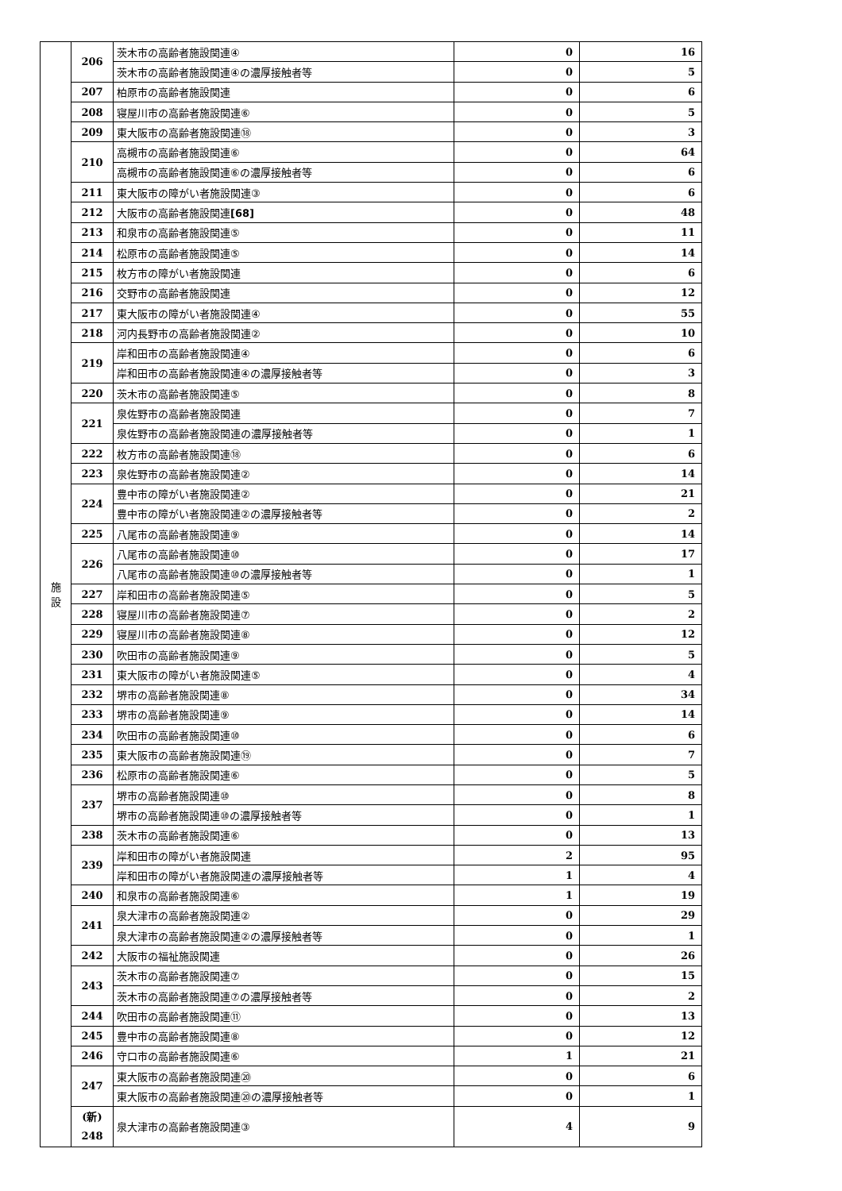| 施 設 | 206 | 茨木市の高齢者施設関連④ | 0 | 16 |
| | | 茨木市の高齢者施設関連④の濃厚接触者等 | 0 | 5 |
| | 207 | 柏原市の高齢者施設関連 | 0 | 6 |
| | 208 | 寝屋川市の高齢者施設関連⑥ | 0 | 5 |
| | 209 | 東大阪市の高齢者施設関連⑱ | 0 | 3 |
| | 210 | 高槻市の高齢者施設関連⑥ | 0 | 64 |
| | | 高槻市の高齢者施設関連⑥の濃厚接触者等 | 0 | 6 |
| | 211 | 東大阪市の障がい者施設関連③ | 0 | 6 |
| | 212 | 大阪市の高齢者施設関連 [68] | 0 | 48 |
| | 213 | 和泉市の高齢者施設関連⑤ | 0 | 11 |
| | 214 | 松原市の高齢者施設関連⑤ | 0 | 14 |
| | 215 | 枚方市の障がい者施設関連 | 0 | 6 |
| | 216 | 交野市の高齢者施設関連 | 0 | 12 |
| | 217 | 東大阪市の障がい者施設関連④ | 0 | 55 |
| | 218 | 河内長野市の高齢者施設関連② | 0 | 10 |
| | 219 | 岸和田市の高齢者施設関連④ | 0 | 6 |
| | | 岸和田市の高齢者施設関連④の濃厚接触者等 | 0 | 3 |
| | 220 | 茨木市の高齢者施設関連⑤ | 0 | 8 |
| | 221 | 泉佐野市の高齢者施設関連 | 0 | 7 |
| | | 泉佐野市の高齢者施設関連の濃厚接触者等 | 0 | 1 |
| | 222 | 枚方市の高齢者施設関連⑱ | 0 | 6 |
| | 223 | 泉佐野市の高齢者施設関連② | 0 | 14 |
| | 224 | 豊中市の障がい者施設関連② | 0 | 21 |
| | | 豊中市の障がい者施設関連②の濃厚接触者等 | 0 | 2 |
| | 225 | 八尾市の高齢者施設関連⑨ | 0 | 14 |
| | 226 | 八尾市の高齢者施設関連⑩ | 0 | 17 |
| | | 八尾市の高齢者施設関連⑩の濃厚接触者等 | 0 | 1 |
| | 227 | 岸和田市の高齢者施設関連⑤ | 0 | 5 |
| | 228 | 寝屋川市の高齢者施設関連⑦ | 0 | 2 |
| | 229 | 寝屋川市の高齢者施設関連⑧ | 0 | 12 |
| | 230 | 吹田市の高齢者施設関連⑨ | 0 | 5 |
| | 231 | 東大阪市の障がい者施設関連⑤ | 0 | 4 |
| | 232 | 堺市の高齢者施設関連⑧ | 0 | 34 |
| | 233 | 堺市の高齢者施設関連⑨ | 0 | 14 |
| | 234 | 吹田市の高齢者施設関連⑩ | 0 | 6 |
| | 235 | 東大阪市の高齢者施設関連⑲ | 0 | 7 |
| | 236 | 松原市の高齢者施設関連⑥ | 0 | 5 |
| | 237 | 堺市の高齢者施設関連⑩ | 0 | 8 |
| | | 堺市の高齢者施設関連⑩の濃厚接触者等 | 0 | 1 |
| | 238 | 茨木市の高齢者施設関連⑥ | 0 | 13 |
| | 239 | 岸和田市の障がい者施設関連 | 2 | 95 |
| | | 岸和田市の障がい者施設関連の濃厚接触者等 | 1 | 4 |
| | 240 | 和泉市の高齢者施設関連⑥ | 1 | 19 |
| | 241 | 泉大津市の高齢者施設関連② | 0 | 29 |
| | | 泉大津市の高齢者施設関連②の濃厚接触者等 | 0 | 1 |
| | 242 | 大阪市の福祉施設関連 | 0 | 26 |
| | 243 | 茨木市の高齢者施設関連⑦ | 0 | 15 |
| | | 茨木市の高齢者施設関連⑦の濃厚接触者等 | 0 | 2 |
| | 244 | 吹田市の高齢者施設関連⑪ | 0 | 13 |
| | 245 | 豊中市の高齢者施設関連⑧ | 0 | 12 |
| | 246 | 守口市の高齢者施設関連⑥ | 1 | 21 |
| | 247 | 東大阪市の高齢者施設関連⑳ | 0 | 6 |
| | | 東大阪市の高齢者施設関連⑳の濃厚接触者等 | 0 | 1 |
| | (新) 248 | 泉大津市の高齢者施設関連③ | 4 | 9 |